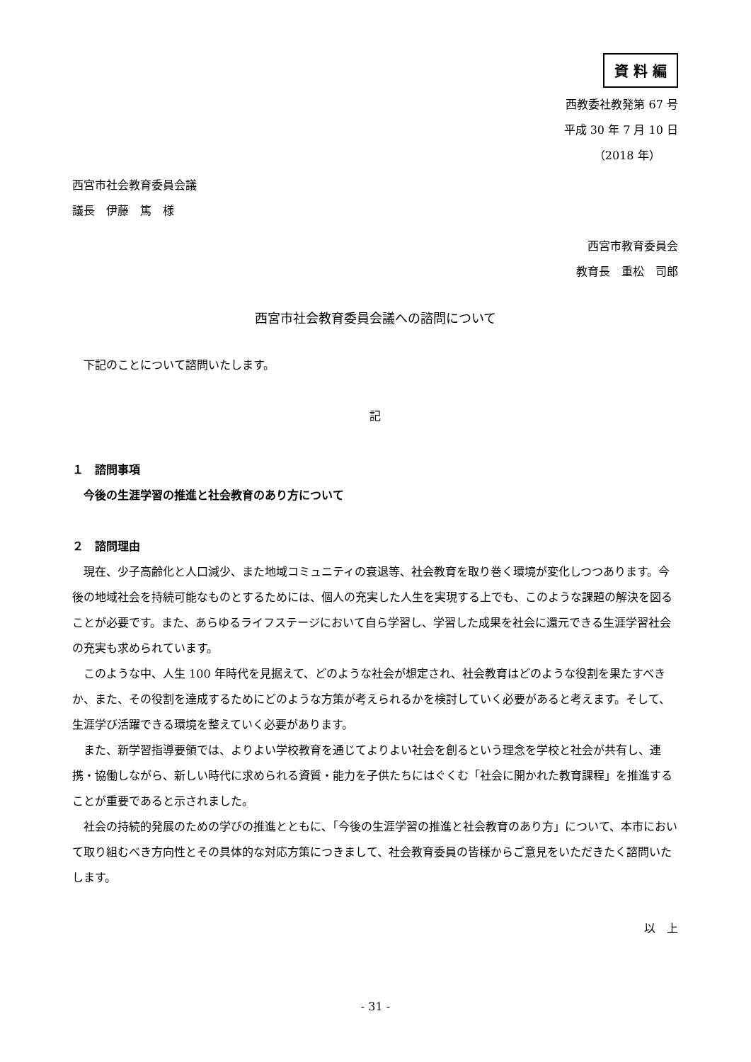資 料 編
西教委社教発第 67 号
平成 30 年 7 月 10 日
（2018 年）
西宮市社会教育委員会議
議長　伊藤　篤　様
西宮市教育委員会
教育長　重松　司郎
西宮市社会教育委員会議への諮問について
下記のことについて諮問いたします。
記
１　諮問事項
今後の生涯学習の推進と社会教育のあり方について
２　諮問理由
現在、少子高齢化と人口減少、また地域コミュニティの衰退等、社会教育を取り巻く環境が変化しつつあります。今後の地域社会を持続可能なものとするためには、個人の充実した人生を実現する上でも、このような課題の解決を図ることが必要です。また、あらゆるライフステージにおいて自ら学習し、学習した成果を社会に還元できる生涯学習社会の充実も求められています。
このような中、人生 100 年時代を見据えて、どのような社会が想定され、社会教育はどのような役割を果たすべきか、また、その役割を達成するためにどのような方策が考えられるかを検討していく必要があると考えます。そして、生涯学び活躍できる環境を整えていく必要があります。
また、新学習指導要領では、よりよい学校教育を通じてよりよい社会を創るという理念を学校と社会が共有し、連携・協働しながら、新しい時代に求められる資質・能力を子供たちにはぐくむ「社会に開かれた教育課程」を推進することが重要であると示されました。
社会の持続的発展のための学びの推進とともに、「今後の生涯学習の推進と社会教育のあり方」について、本市において取り組むべき方向性とその具体的な対応方策につきまして、社会教育委員の皆様からご意見をいただきたく諮問いたします。
以　上
- 31 -